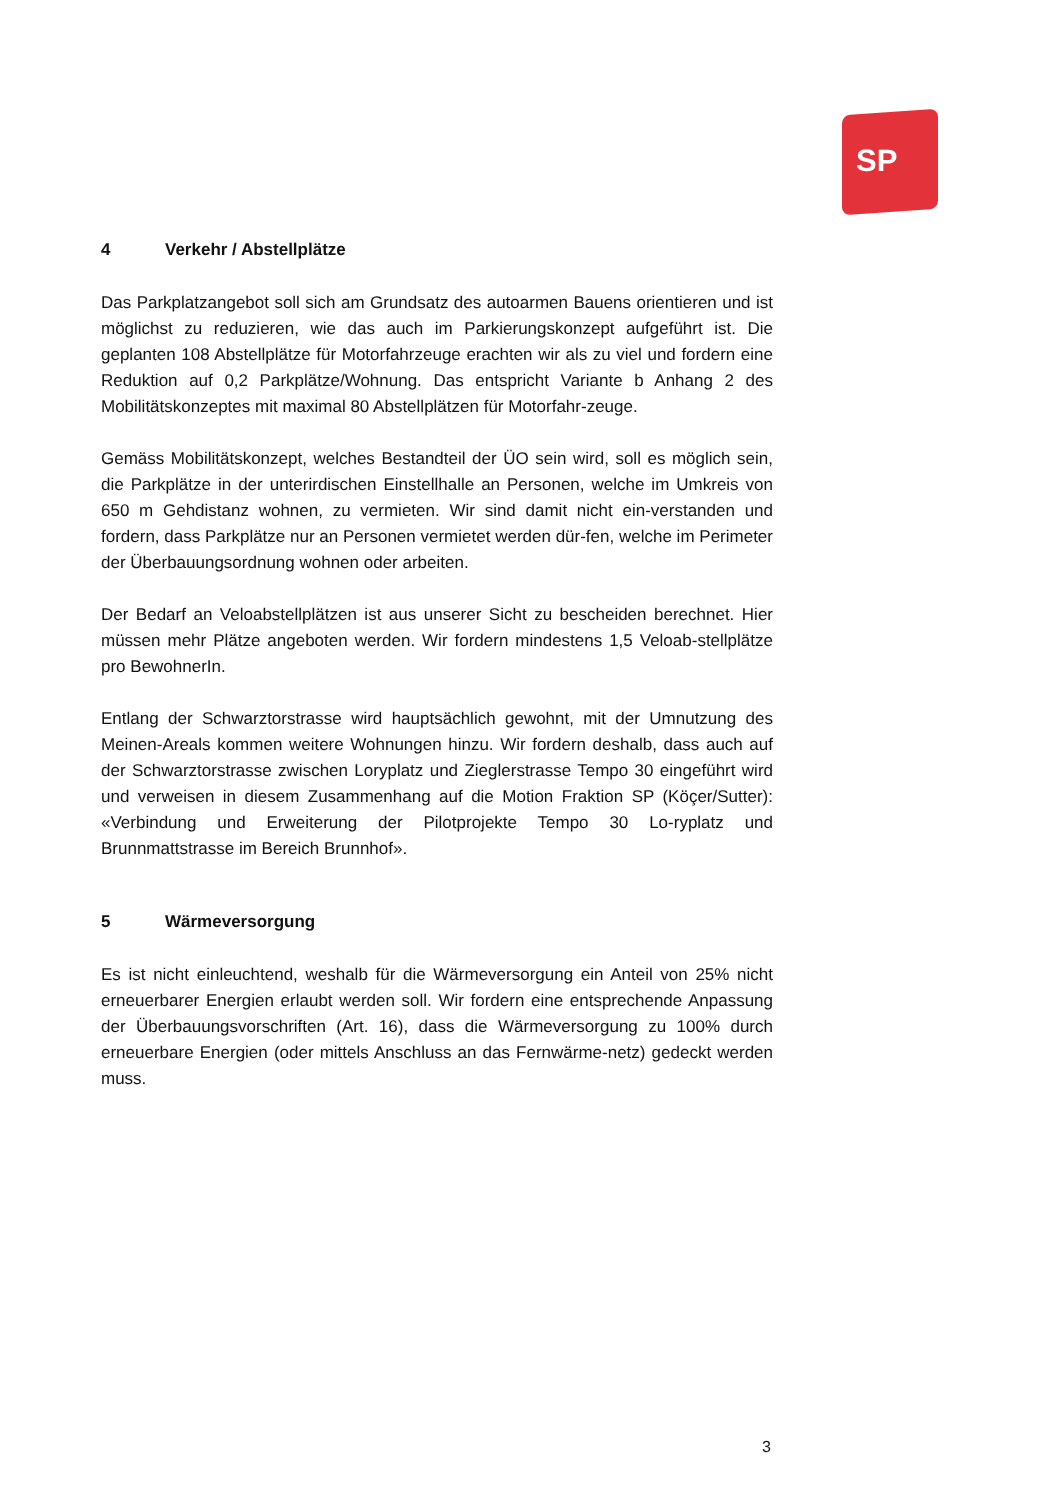SP
4 Verkehr / Abstellplätze
Das Parkplatzangebot soll sich am Grundsatz des autoarmen Bauens orientieren und ist möglichst zu reduzieren, wie das auch im Parkierungskonzept aufgeführt ist. Die geplanten 108 Abstellplätze für Motorfahrzeuge erachten wir als zu viel und fordern eine Reduktion auf 0,2 Parkplätze/Wohnung. Das entspricht Variante b Anhang 2 des Mobilitätskonzeptes mit maximal 80 Abstellplätzen für Motorfahr-zeuge.
Gemäss Mobilitätskonzept, welches Bestandteil der ÜO sein wird, soll es möglich sein, die Parkplätze in der unterirdischen Einstellhalle an Personen, welche im Umkreis von 650 m Gehdistanz wohnen, zu vermieten. Wir sind damit nicht ein-verstanden und fordern, dass Parkplätze nur an Personen vermietet werden dür-fen, welche im Perimeter der Überbauungsordnung wohnen oder arbeiten.
Der Bedarf an Veloabstellplätzen ist aus unserer Sicht zu bescheiden berechnet. Hier müssen mehr Plätze angeboten werden. Wir fordern mindestens 1,5 Veloab-stellplätze pro BewohnerIn.
Entlang der Schwarztorstrasse wird hauptsächlich gewohnt, mit der Umnutzung des Meinen-Areals kommen weitere Wohnungen hinzu. Wir fordern deshalb, dass auch auf der Schwarztorstrasse zwischen Loryplatz und Zieglerstrasse Tempo 30 eingeführt wird und verweisen in diesem Zusammenhang auf die Motion Fraktion SP (Köçer/Sutter): «Verbindung und Erweiterung der Pilotprojekte Tempo 30 Lo-ryplatz und Brunnmattstrasse im Bereich Brunnhof».
5 Wärmeversorgung
Es ist nicht einleuchtend, weshalb für die Wärmeversorgung ein Anteil von 25% nicht erneuerbarer Energien erlaubt werden soll. Wir fordern eine entsprechende Anpassung der Überbauungsvorschriften (Art. 16), dass die Wärmeversorgung zu 100% durch erneuerbare Energien (oder mittels Anschluss an das Fernwärme-netz) gedeckt werden muss.
3